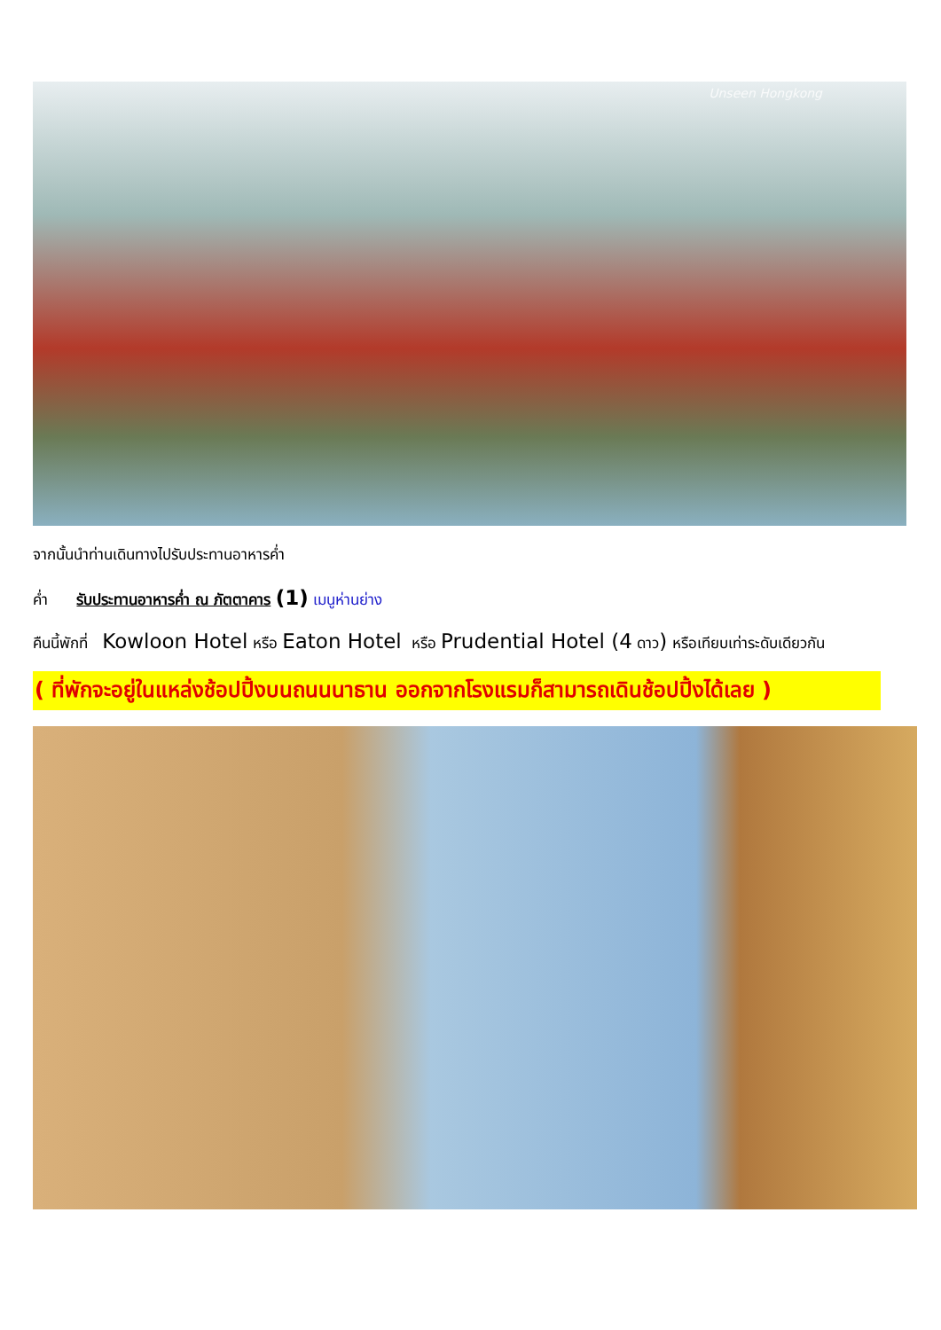Unseen Hongkong
จากนั้นนำท่านเดินทางไปรับประทานอาหารค่ำ
ค่ำ รับประทานอาหารค่ำ ณ ภัตตาคาร (1) เมนูห่านย่าง
คืนนี้พักที่ Kowloon Hotel หรือ Eaton Hotel หรือ Prudential Hotel (4 ดาว) หรือเทียบเท่าระดับเดียวกัน
( ที่พักจะอยู่ในแหล่งช้อปปิ้งบนถนนนาธาน ออกจากโรงแรมก็สามารถเดินช้อปปิ้งได้เลย )